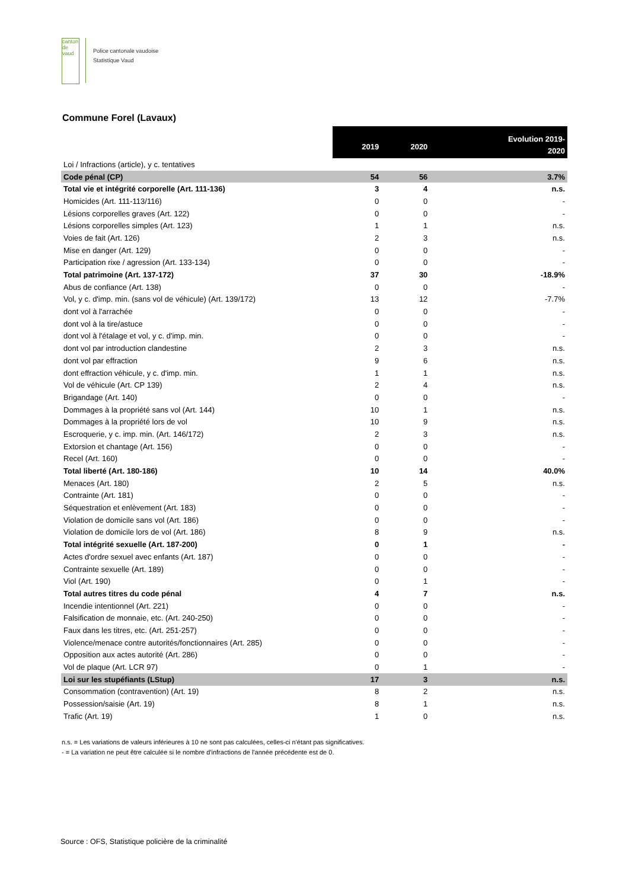canton de vaud
Police cantonale vaudoise
Statistique Vaud
Commune Forel (Lavaux)
| | 2019 | 2020 | Evolution 2019- 2020 |
| --- | --- | --- | --- |
| Loi / Infractions (article), y c. tentatives | | | |
| Code pénal (CP) | 54 | 56 | 3.7% |
| Total vie et intégrité corporelle (Art. 111-136) | 3 | 4 | n.s. |
| Homicides (Art. 111-113/116) | 0 | 0 | - |
| Lésions corporelles graves (Art. 122) | 0 | 0 | - |
| Lésions corporelles simples (Art. 123) | 1 | 1 | n.s. |
| Voies de fait (Art. 126) | 2 | 3 | n.s. |
| Mise en danger (Art. 129) | 0 | 0 | - |
| Participation rixe / agression (Art. 133-134) | 0 | 0 | - |
| Total patrimoine (Art. 137-172) | 37 | 30 | -18.9% |
| Abus de confiance (Art. 138) | 0 | 0 | - |
| Vol, y c. d'imp. min. (sans vol de véhicule) (Art. 139/172) | 13 | 12 | -7.7% |
| dont vol à l'arrachée | 0 | 0 | - |
| dont vol à la tire/astuce | 0 | 0 | - |
| dont vol à l'étalage et vol, y c. d'imp. min. | 0 | 0 | - |
| dont vol par introduction clandestine | 2 | 3 | n.s. |
| dont vol par effraction | 9 | 6 | n.s. |
| dont effraction véhicule, y c. d'imp. min. | 1 | 1 | n.s. |
| Vol de véhicule (Art. CP 139) | 2 | 4 | n.s. |
| Brigandage (Art. 140) | 0 | 0 | - |
| Dommages à la propriété sans vol (Art. 144) | 10 | 1 | n.s. |
| Dommages à la propriété lors de vol | 10 | 9 | n.s. |
| Escroquerie, y c. imp. min. (Art. 146/172) | 2 | 3 | n.s. |
| Extorsion et chantage (Art. 156) | 0 | 0 | - |
| Recel (Art. 160) | 0 | 0 | - |
| Total liberté (Art. 180-186) | 10 | 14 | 40.0% |
| Menaces (Art. 180) | 2 | 5 | n.s. |
| Contrainte (Art. 181) | 0 | 0 | - |
| Séquestration et enlèvement (Art. 183) | 0 | 0 | - |
| Violation de domicile sans vol (Art. 186) | 0 | 0 | - |
| Violation de domicile lors de vol (Art. 186) | 8 | 9 | n.s. |
| Total intégrité sexuelle (Art. 187-200) | 0 | 1 | - |
| Actes d'ordre sexuel avec enfants (Art. 187) | 0 | 0 | - |
| Contrainte sexuelle (Art. 189) | 0 | 0 | - |
| Viol (Art. 190) | 0 | 1 | - |
| Total autres titres du code pénal | 4 | 7 | n.s. |
| Incendie intentionnel (Art. 221) | 0 | 0 | - |
| Falsification de monnaie, etc. (Art. 240-250) | 0 | 0 | - |
| Faux dans les titres, etc. (Art. 251-257) | 0 | 0 | - |
| Violence/menace contre autorités/fonctionnaires (Art. 285) | 0 | 0 | - |
| Opposition aux actes autorité (Art. 286) | 0 | 0 | - |
| Vol de plaque (Art. LCR 97) | 0 | 1 | - |
| Loi sur les stupéfiants (LStup) | 17 | 3 | n.s. |
| Consommation (contravention) (Art. 19) | 8 | 2 | n.s. |
| Possession/saisie (Art. 19) | 8 | 1 | n.s. |
| Trafic (Art. 19) | 1 | 0 | n.s. |
n.s. = Les variations de valeurs inférieures à 10 ne sont pas calculées, celles-ci n'étant pas significatives.
- = La variation ne peut être calculée si le nombre d'infractions de l'année précédente est de 0.
Source : OFS, Statistique policière de la criminalité